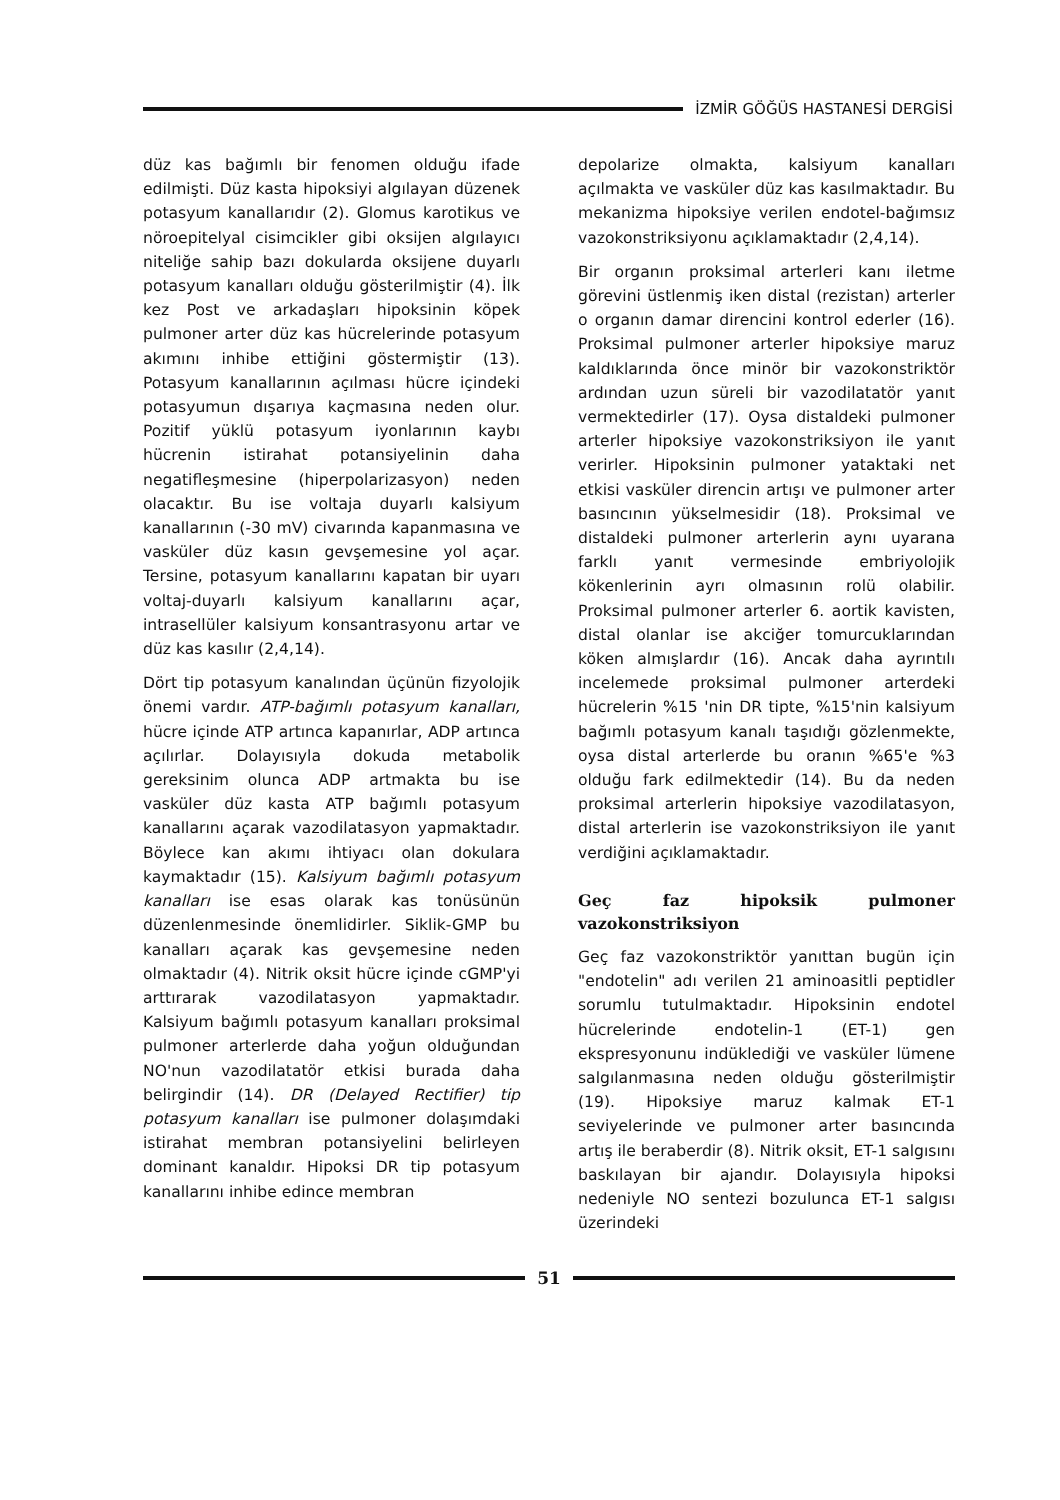İZMİR GÖĞÜS HASTANESİ DERGİSİ
düz kas bağımlı bir fenomen olduğu ifade edilmişti. Düz kasta hipoksiyi algılayan düzenek potasyum kanallarıdır (2). Glomus karotikus ve nöroepitelyal cisimcikler gibi oksijen algılayıcı niteliğe sahip bazı dokularda oksijene duyarlı potasyum kanalları olduğu gösterilmiştir (4). İlk kez Post ve arkadaşları hipoksinin köpek pulmoner arter düz kas hücrelerinde potasyum akımını inhibe ettiğini göstermiştir (13). Potasyum kanallarının açılması hücre içindeki potasyumun dışarıya kaçmasına neden olur. Pozitif yüklü potasyum iyonlarının kaybı hücrenin istirahat potansiyelinin daha negatifleşmesine (hiperpolarizasyon) neden olacaktır. Bu ise voltaja duyarlı kalsiyum kanallarının (-30 mV) civarında kapanmasına ve vasküler düz kasın gevşemesine yol açar. Tersine, potasyum kanallarını kapatan bir uyarı voltaj-duyarlı kalsiyum kanallarını açar, intrasellüler kalsiyum konsantrasyonu artar ve düz kas kasılır (2,4,14).
Dört tip potasyum kanalından üçünün fizyolojik önemi vardır. ATP-bağımlı potasyum kanalları, hücre içinde ATP artınca kapanırlar, ADP artınca açılırlar. Dolayısıyla dokuda metabolik gereksinim olunca ADP artmakta bu ise vasküler düz kasta ATP bağımlı potasyum kanallarını açarak vazodilatasyon yapmaktadır. Böylece kan akımı ihtiyacı olan dokulara kaymaktadır (15). Kalsiyum bağımlı potasyum kanalları ise esas olarak kas tonüsünün düzenlenmesinde önemlidirler. Siklik-GMP bu kanalları açarak kas gevşemesine neden olmaktadır (4). Nitrik oksit hücre içinde cGMP'yi arttırarak vazodilatasyon yapmaktadır. Kalsiyum bağımlı potasyum kanalları proksimal pulmoner arterlerde daha yoğun olduğundan NO'nun vazodilatatör etkisi burada daha belirgindir (14). DR (Delayed Rectifier) tip potasyum kanalları ise pulmoner dolaşımdaki istirahat membran potansiyelini belirleyen dominant kanaldır. Hipoksi DR tip potasyum kanallarını inhibe edince membran
depolarize olmakta, kalsiyum kanalları açılmakta ve vasküler düz kas kasılmaktadır. Bu mekanizma hipoksiye verilen endotel-bağımsız vazokonstriksiyonu açıklamaktadır (2,4,14).
Bir organın proksimal arterleri kanı iletme görevini üstlenmiş iken distal (rezistan) arterler o organın damar direncini kontrol ederler (16). Proksimal pulmoner arterler hipoksiye maruz kaldıklarında önce minör bir vazokonstriktör ardından uzun süreli bir vazodilatatör yanıt vermektedirler (17). Oysa distaldeki pulmoner arterler hipoksiye vazokonstriksiyon ile yanıt verirler. Hipoksinin pulmoner yataktaki net etkisi vasküler direncin artışı ve pulmoner arter basıncının yükselmesidir (18). Proksimal ve distaldeki pulmoner arterlerin aynı uyarana farklı yanıt vermesinde embriyolojik kökenlerinin ayrı olmasının rolü olabilir. Proksimal pulmoner arterler 6. aortik kavisten, distal olanlar ise akciğer tomurcuklarından köken almışlardır (16). Ancak daha ayrıntılı incelemede proksimal pulmoner arterdeki hücrelerin %15 'nin DR tipte, %15'nin kalsiyum bağımlı potasyum kanalı taşıdığı gözlenmekte, oysa distal arterlerde bu oranın %65'e %3 olduğu fark edilmektedir (14). Bu da neden proksimal arterlerin hipoksiye vazodilatasyon, distal arterlerin ise vazokonstriksiyon ile yanıt verdiğini açıklamaktadır.
Geç faz hipoksik pulmoner vazokonstriksiyon
Geç faz vazokonstriktör yanıttan bugün için "endotelin" adı verilen 21 aminoasitli peptidler sorumlu tutulmaktadır. Hipoksinin endotel hücrelerinde endotelin-1 (ET-1) gen ekspresyonunu indüklediği ve vasküler lümene salgılanmasına neden olduğu gösterilmiştir (19). Hipoksiye maruz kalmak ET-1 seviyelerinde ve pulmoner arter basıncında artış ile beraberdir (8). Nitrik oksit, ET-1 salgısını baskılayan bir ajandır. Dolayısıyla hipoksi nedeniyle NO sentezi bozulunca ET-1 salgısı üzerindeki
51